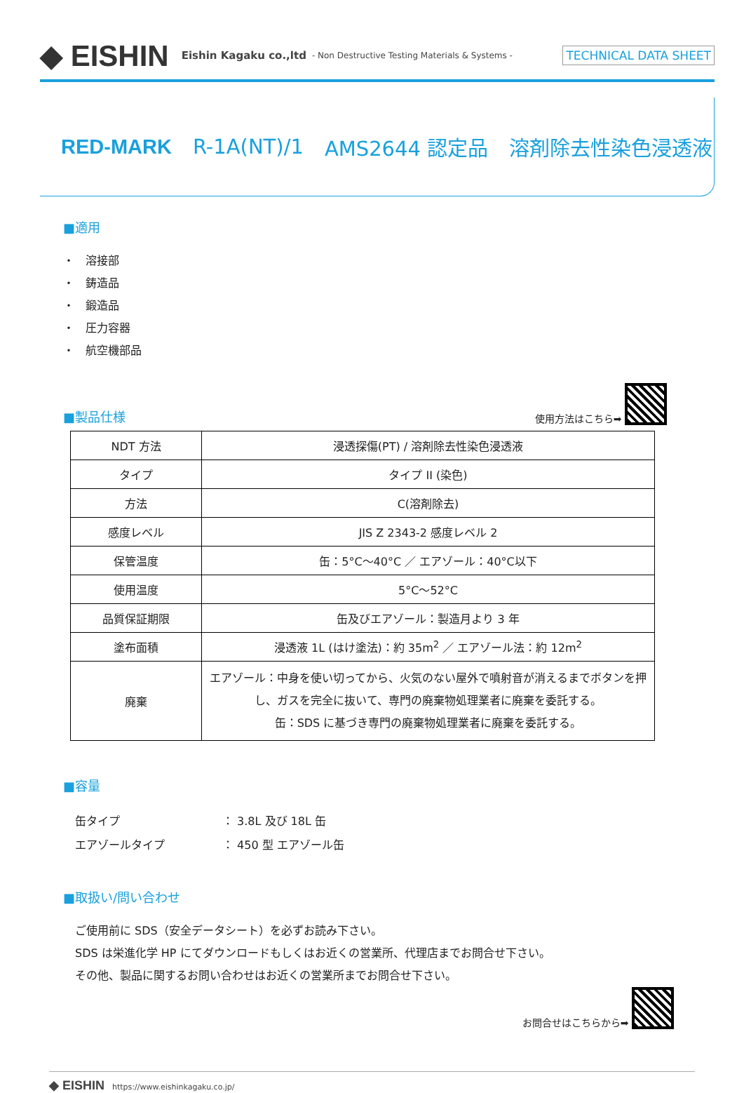◆ EISHIN Eishin Kagaku co.,ltd - Non Destructive Testing Materials & Systems - TECHNICAL DATA SHEET
RED-MARK R-1A(NT)/1 AMS2644 認定品 溶剤除去性染色浸透液
■適用
・　溶接部
・　鋳造品
・　鍛造品
・　圧力容器
・　航空機部品
■製品仕様
使用方法はこちら➡
| NDT 方法 | 浸透探傷(PT) / 溶剤除去性染色浸透液 |
| タイプ | タイプ II (染色) |
| 方法 | C(溶剤除去) |
| 感度レベル | JIS Z 2343-2 感度レベル 2 |
| 保管温度 | 缶：5°C～40°C ／ エアゾール：40°C以下 |
| 使用温度 | 5°C～52°C |
| 品質保証期限 | 缶及びエアゾール：製造月より 3 年 |
| 塗布面積 | 浸透液 1L (はけ塗法)：約 35m<sup>2</sup> ／ エアゾール法：約 12m<sup>2</sup> |
| 廃棄 | エアゾール：中身を使い切ってから、火気のない屋外で噴射音が消えるまでボタンを押し、ガスを完全に抜いて、専門の廃棄物処理業者に廃棄を委託する。 缶：SDS に基づき専門の廃棄物処理業者に廃棄を委託する。 |
■容量
缶タイプ ： 3.8L 及び 18L 缶
エアゾールタイプ ： 450 型 エアゾール缶
■取扱い/問い合わせ
ご使用前に SDS（安全データシート）を必ずお読み下さい。
SDS は栄進化学 HP にてダウンロードもしくはお近くの営業所、代理店までお問合せ下さい。
その他、製品に関するお問い合わせはお近くの営業所までお問合せ下さい。
お問合せはこちらから➡
◆ EISHIN　https://www.eishinkagaku.co.jp/